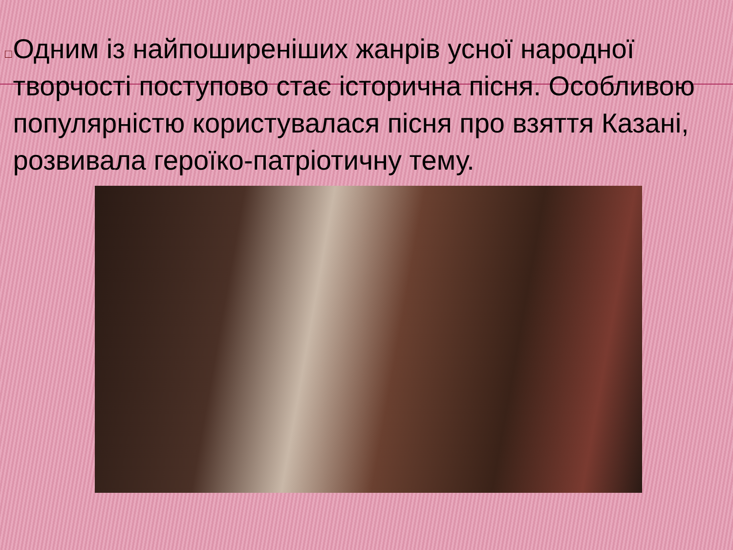□
Одним із найпоширеніших жанрів усної народної творчості поступово стає історична пісня. Особливою популярністю користувалася пісня про взяття Казані, розвивала героїко-патріотичну тему.